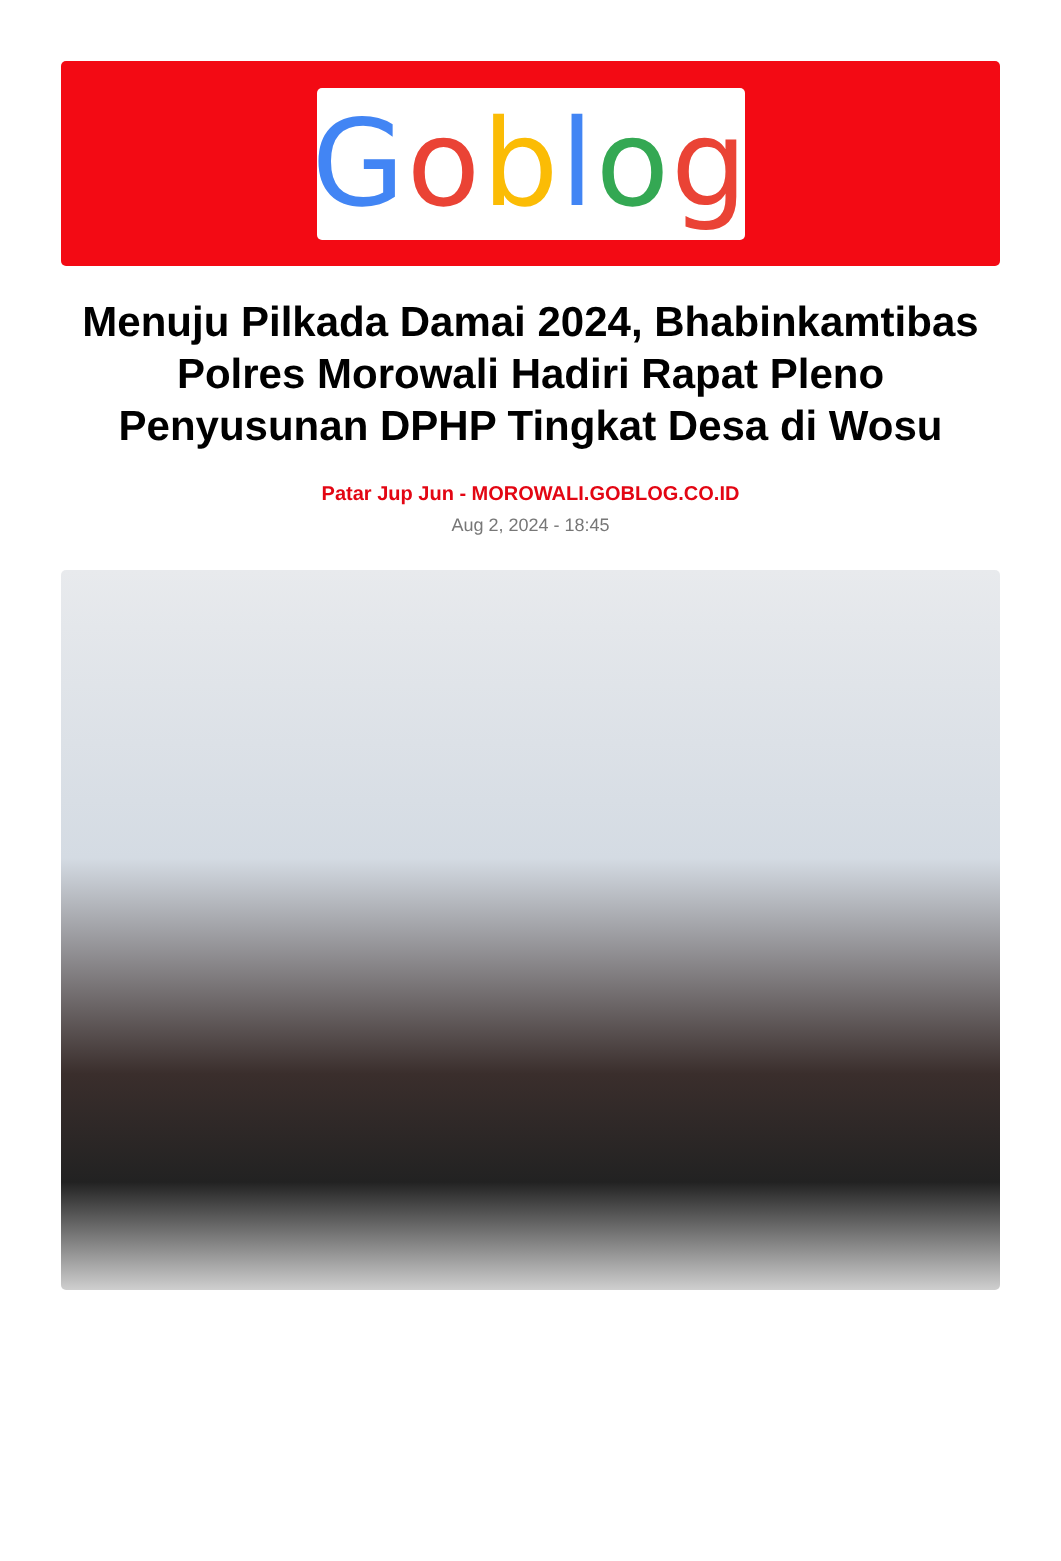Goblog
Menuju Pilkada Damai 2024, Bhabinkamtibas Polres Morowali Hadiri Rapat Pleno Penyusunan DPHP Tingkat Desa di Wosu
Patar Jup Jun - MOROWALI.GOBLOG.CO.ID
Aug 2, 2024 - 18:45